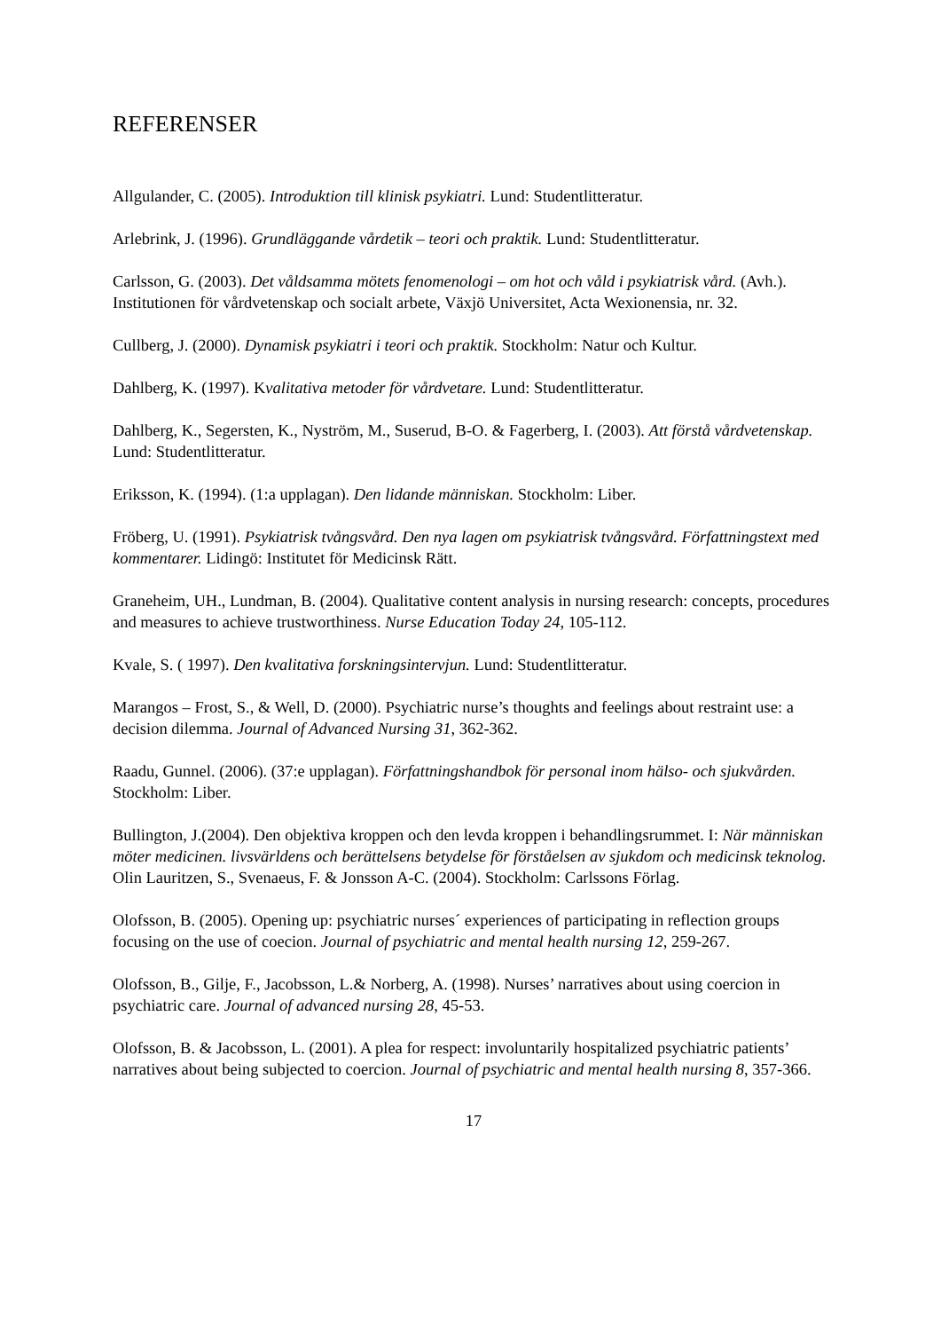REFERENSER
Allgulander, C. (2005). Introduktion till klinisk psykiatri. Lund: Studentlitteratur.
Arlebrink, J. (1996). Grundläggande vårdetik – teori och praktik. Lund: Studentlitteratur.
Carlsson, G. (2003). Det våldsamma mötets fenomenologi – om hot och våld i psykiatrisk vård. (Avh.). Institutionen för vårdvetenskap och socialt arbete, Växjö Universitet, Acta Wexionensia, nr. 32.
Cullberg, J. (2000). Dynamisk psykiatri i teori och praktik. Stockholm: Natur och Kultur.
Dahlberg, K. (1997). Kvalitativa metoder för vårdvetare. Lund: Studentlitteratur.
Dahlberg, K., Segersten, K., Nyström, M., Suserud, B-O. & Fagerberg, I. (2003). Att förstå vårdvetenskap. Lund: Studentlitteratur.
Eriksson, K. (1994). (1:a upplagan). Den lidande människan. Stockholm: Liber.
Fröberg, U. (1991). Psykiatrisk tvångsvård. Den nya lagen om psykiatrisk tvångsvård. Författningstext med kommentarer. Lidingö: Institutet för Medicinsk Rätt.
Graneheim, UH., Lundman, B. (2004). Qualitative content analysis in nursing research: concepts, procedures and measures to achieve trustworthiness. Nurse Education Today 24, 105-112.
Kvale, S. ( 1997). Den kvalitativa forskningsintervjun. Lund: Studentlitteratur.
Marangos – Frost, S., & Well, D. (2000). Psychiatric nurse’s thoughts and feelings about restraint use: a decision dilemma. Journal of Advanced Nursing 31, 362-362.
Raadu, Gunnel. (2006). (37:e upplagan). Författningshandbok för personal inom hälso- och sjukvården. Stockholm: Liber.
Bullington, J.(2004). Den objektiva kroppen och den levda kroppen i behandlingsrummet. I: När människan möter medicinen. livsvärldens och berättelsens betydelse för förståelsen av sjukdom och medicinsk teknolog. Olin Lauritzen, S., Svenaeus, F. & Jonsson A-C. (2004). Stockholm: Carlssons Förlag.
Olofsson, B. (2005). Opening up: psychiatric nurses´ experiences of participating in reflection groups focusing on the use of coecion. Journal of psychiatric and mental health nursing 12, 259-267.
Olofsson, B., Gilje, F., Jacobsson, L.& Norberg, A. (1998). Nurses’ narratives about using coercion in psychiatric care. Journal of advanced nursing 28, 45-53.
Olofsson, B. & Jacobsson, L. (2001). A plea for respect: involuntarily hospitalized psychiatric patients’ narratives about being subjected to coercion. Journal of psychiatric and mental health nursing 8, 357-366.
17